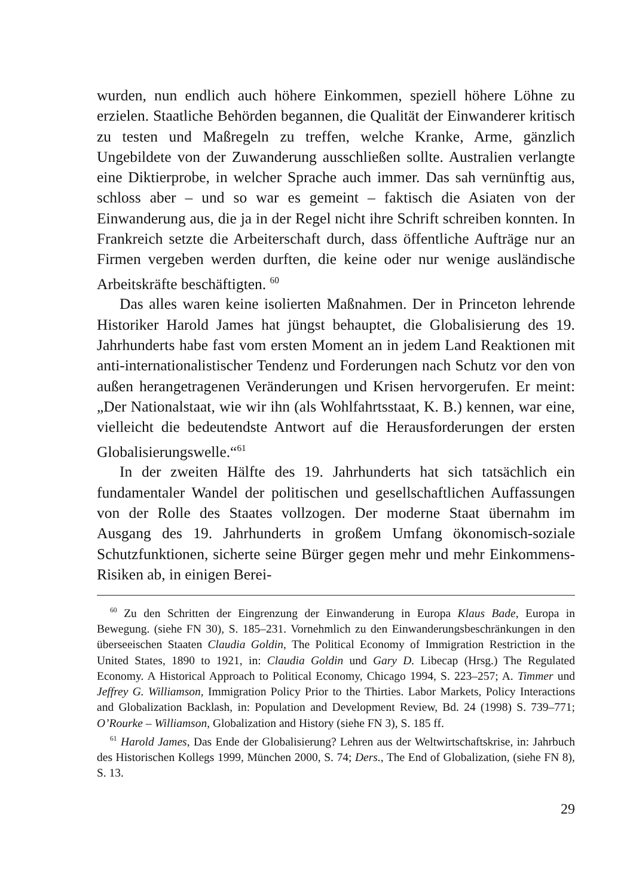wurden, nun endlich auch höhere Einkommen, speziell höhere Löhne zu erzielen. Staatliche Behörden begannen, die Qualität der Einwanderer kritisch zu testen und Maßregeln zu treffen, welche Kranke, Arme, gänzlich Ungebildete von der Zuwanderung ausschließen sollte. Australien verlangte eine Diktierprobe, in welcher Sprache auch immer. Das sah vernünftig aus, schloss aber – und so war es gemeint – faktisch die Asiaten von der Einwanderung aus, die ja in der Regel nicht ihre Schrift schreiben konnten. In Frankreich setzte die Arbeiterschaft durch, dass öffentliche Aufträge nur an Firmen vergeben werden durften, die keine oder nur wenige ausländische Arbeitskräfte beschäftigten. <sup>60</sup>
Das alles waren keine isolierten Maßnahmen. Der in Princeton lehrende Historiker Harold James hat jüngst behauptet, die Globalisierung des 19. Jahrhunderts habe fast vom ersten Moment an in jedem Land Reaktionen mit anti-internationalistischer Tendenz und Forderungen nach Schutz vor den von außen herangetragenen Veränderungen und Krisen hervorgerufen. Er meint: „Der Nationalstaat, wie wir ihn (als Wohlfahrtsstaat, K. B.) kennen, war eine, vielleicht die bedeutendste Antwort auf die Herausforderungen der ersten Globalisierungswelle.“<sup>61</sup>
In der zweiten Hälfte des 19. Jahrhunderts hat sich tatsächlich ein fundamentaler Wandel der politischen und gesellschaftlichen Auffassungen von der Rolle des Staates vollzogen. Der moderne Staat übernahm im Ausgang des 19. Jahrhunderts in großem Umfang ökonomisch-soziale Schutzfunktionen, sicherte seine Bürger gegen mehr und mehr Einkommens-Risiken ab, in einigen Berei-
<sup>60</sup> Zu den Schritten der Eingrenzung der Einwanderung in Europa Klaus Bade, Europa in Bewegung. (siehe FN 30), S. 185–231. Vornehmlich zu den Einwanderungsbeschränkungen in den überseeischen Staaten Claudia Goldin, The Political Economy of Immigration Restriction in the United States, 1890 to 1921, in: Claudia Goldin und Gary D. Libecap (Hrsg.) The Regulated Economy. A Historical Approach to Political Economy, Chicago 1994, S. 223–257; A. Timmer und Jeffrey G. Williamson, Immigration Policy Prior to the Thirties. Labor Markets, Policy Interactions and Globalization Backlash, in: Population and Development Review, Bd. 24 (1998) S. 739–771; O’Rourke – Williamson, Globalization and History (siehe FN 3), S. 185 ff.
<sup>61</sup> Harold James, Das Ende der Globalisierung? Lehren aus der Weltwirtschaftskrise, in: Jahrbuch des Historischen Kollegs 1999, München 2000, S. 74; Ders., The End of Globalization, (siehe FN 8), S. 13.
29